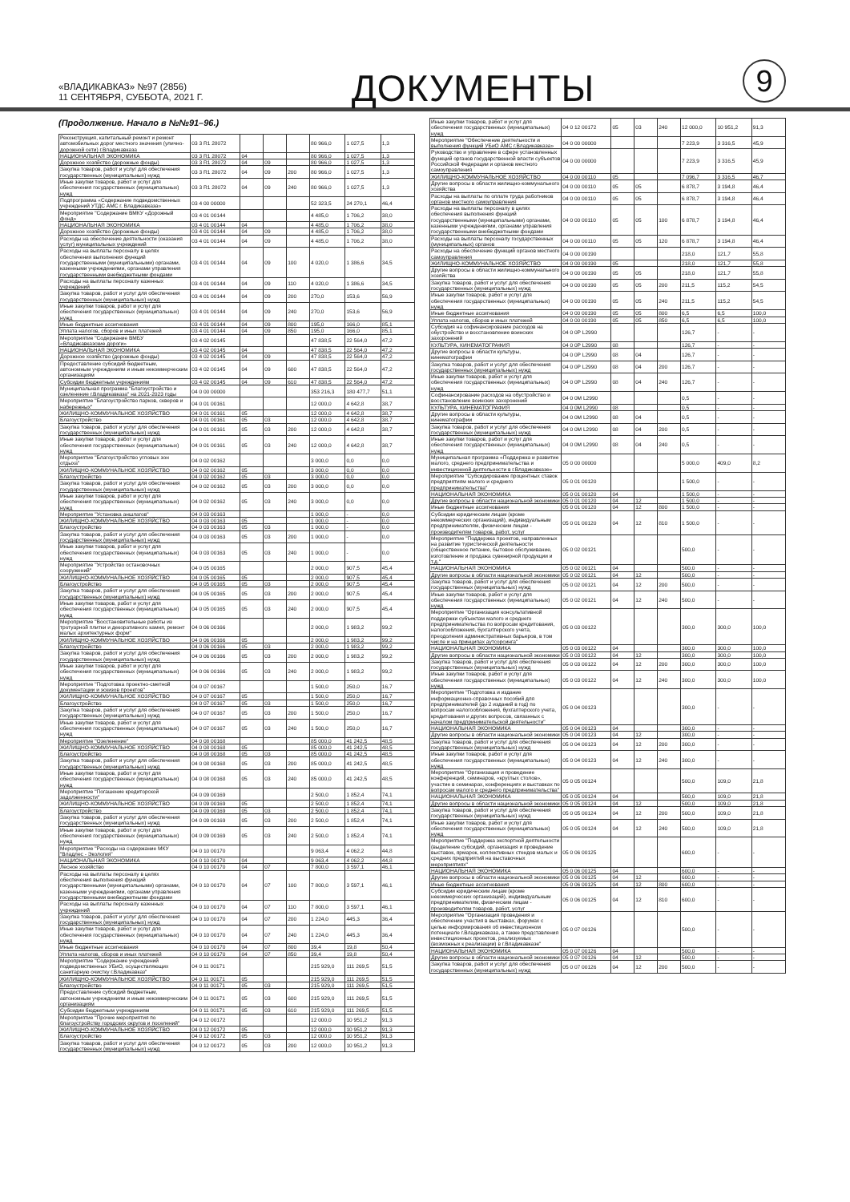«ВЛАДИКАВКАЗ» №97 (2856)
11 СЕНТЯБРЯ, СУББОТА, 2021 Г.
ДОКУМЕНТЫ
9
(Продолжение. Начало в №№91–96.)
| Реконструкция, капитальный ремонт и ремонт автомобильных дорог местного значения (улично-дорожной сети) г.Владикавказа | 03 3 R1 28072 | | | | 80 966,0 | 1 027,5 | 1,3 |
| НАЦИОНАЛЬНАЯ ЭКОНОМИКА | 03 3 R1 28072 | 04 | | | 80 966,0 | 1 027,5 | 1,3 |
| Дорожное хозяйство (дорожные фонды) | 03 3 R1 28072 | 04 | 09 | | 80 966,0 | 1 027,5 | 1,3 |
| Закупка товаров, работ и услуг для обеспечения государственных (муниципальных) нужд | 03 3 R1 28072 | 04 | 09 | 200 | 80 966,0 | 1 027,5 | 1,3 |
| Иные закупки товаров, работ и услуг для обеспечения государственных (муниципальных) нужд | 03 3 R1 28072 | 04 | 09 | 240 | 80 966,0 | 1 027,5 | 1,3 |
| Подпрограмма «Содержание подведомственных учреждений УТДС АМС г. Владикавказа» | 03 4 00 00000 | | | | 52 323,5 | 24 270,1 | 46,4 |
| Мероприятие "Содержание ВМКУ «Дорожный фонд» | 03 4 01 00144 | | | | 4 485,0 | 1 706,2 | 38,0 |
| НАЦИОНАЛЬНАЯ ЭКОНОМИКА | 03 4 01 00144 | 04 | | | 4 485,0 | 1 706,2 | 38,0 |
| Дорожное хозяйство (дорожные фонды) | 03 4 01 00144 | 04 | 09 | | 4 485,0 | 1 706,2 | 38,0 |
| Расходы на обеспечение деятельности (оказания услуг) муниципальных учреждений | 03 4 01 00144 | 04 | 09 | | 4 485,0 | 1 706,2 | 38,0 |
| Расходы на выплаты персоналу в целях обеспечения выполнения функций государственными (муниципальными) органами, казенными учреждениями, органами управления государственными внебюджетными фондами | 03 4 01 00144 | 04 | 09 | 100 | 4 020,0 | 1 386,6 | 34,5 |
| Расходы на выплаты персоналу казенных учреждений | 03 4 01 00144 | 04 | 09 | 110 | 4 020,0 | 1 386,6 | 34,5 |
| Закупка товаров, работ и услуг для обеспечения государственных (муниципальных) нужд | 03 4 01 00144 | 04 | 09 | 200 | 270,0 | 153,6 | 56,9 |
| Иные закупки товаров, работ и услуг для обеспечения государственных (муниципальных) нужд | 03 4 01 00144 | 04 | 09 | 240 | 270,0 | 153,6 | 56,9 |
| Иные бюджетные ассигнования | 03 4 01 00144 | 04 | 09 | 800 | 195,0 | 166,0 | 85,1 |
| Уплата налогов, сборов и иных платежей | 03 4 01 00144 | 04 | 09 | 850 | 195,0 | 166,0 | 85,1 |
| Мероприятие "Содержание ВМБУ «Владикавказские дороги» | 03 4 02 00145 | | | | 47 838,5 | 22 564,0 | 47,2 |
| НАЦИОНАЛЬНАЯ ЭКОНОМИКА | 03 4 02 00145 | 04 | | | 47 838,5 | 22 564,0 | 47,2 |
| Дорожное хозяйство (дорожные фонды) | 03 4 02 00145 | 04 | 09 | | 47 838,5 | 22 564,0 | 47,2 |
| Предоставление субсидий бюджетным, автономным учреждениям и иным некоммерческим организациям | 03 4 02 00145 | 04 | 09 | 600 | 47 838,5 | 22 564,0 | 47,2 |
| Субсидии бюджетным учреждениям | 03 4 02 00145 | 04 | 09 | 610 | 47 838,5 | 22 564,0 | 47,2 |
| Муниципальная программа "Благоустройство и озеленение г.Владикавказа" на 2021-2023 годы | 04 0 00 00000 | | | | 353 216,3 | 180 477,7 | 51,1 |
| Мероприятие "Благоустройство парков, скверов и набережных" | 04 0 01 00161 | | | | 12 000,0 | 4 642,8 | 38,7 |
| ЖИЛИЩНО-КОММУНАЛЬНОЕ ХОЗЯЙСТВО | 04 0 01 00161 | 05 | | | 12 000,0 | 4 642,8 | 38,7 |
| Благоустройство | 04 0 01 00161 | 05 | 03 | | 12 000,0 | 4 642,8 | 38,7 |
| Закупка товаров, работ и услуг для обеспечения государственных (муниципальных) нужд | 04 0 01 00161 | 05 | 03 | 200 | 12 000,0 | 4 642,8 | 38,7 |
| Иные закупки товаров, работ и услуг для обеспечения государственных (муниципальных) нужд | 04 0 01 00161 | 05 | 03 | 240 | 12 000,0 | 4 642,8 | 38,7 |
| Мероприятие "Благоустройство угловых зон отдыха" | 04 0 02 00162 | | | | 3 000,0 | 0,0 | 0,0 |
| ЖИЛИЩНО-КОММУНАЛЬНОЕ ХОЗЯЙСТВО | 04 0 02 00162 | 05 | | | 3 000,0 | 0,0 | 0,0 |
| Благоустройство | 04 0 02 00162 | 05 | 03 | | 3 000,0 | 0,0 | 0,0 |
| Закупка товаров, работ и услуг для обеспечения государственных (муниципальных) нужд | 04 0 02 00162 | 05 | 03 | 200 | 3 000,0 | 0,0 | 0,0 |
| Иные закупки товаров, работ и услуг для обеспечения государственных (муниципальных) нужд | 04 0 02 00162 | 05 | 03 | 240 | 3 000,0 | 0,0 | 0,0 |
| Мероприятие "Установка аншлагов" | 04 0 03 00163 | | | | 1 000,0 | - | 0,0 |
| ЖИЛИЩНО-КОММУНАЛЬНОЕ ХОЗЯЙСТВО | 04 0 03 00163 | 05 | | | 1 000,0 | - | 0,0 |
| Благоустройство | 04 0 03 00163 | 05 | 03 | | 1 000,0 | - | 0,0 |
| Закупка товаров, работ и услуг для обеспечения государственных (муниципальных) нужд | 04 0 03 00163 | 05 | 03 | 200 | 1 000,0 | - | 0,0 |
| Иные закупки товаров, работ и услуг для обеспечения государственных (муниципальных) нужд | 04 0 03 00163 | 05 | 03 | 240 | 1 000,0 | - | 0,0 |
| Мероприятие "Устройство остановочных сооружений" | 04 0 05 00165 | | | | 2 000,0 | 907,5 | 45,4 |
| ЖИЛИЩНО-КОММУНАЛЬНОЕ ХОЗЯЙСТВО | 04 0 05 00165 | 05 | | | 2 000,0 | 907,5 | 45,4 |
| Благоустройство | 04 0 05 00165 | 05 | 03 | | 2 000,0 | 907,5 | 45,4 |
| Закупка товаров, работ и услуг для обеспечения государственных (муниципальных) нужд | 04 0 05 00165 | 05 | 03 | 200 | 2 000,0 | 907,5 | 45,4 |
| Иные закупки товаров, работ и услуг для обеспечения государственных (муниципальных) нужд | 04 0 05 00165 | 05 | 03 | 240 | 2 000,0 | 907,5 | 45,4 |
| Мероприятие "Восстановительные работы из тротуарной плитки и декоративного камня, ремонт малых архитектурных форм" | 04 0 06 00166 | | | | 2 000,0 | 1 983,2 | 99,2 |
| ЖИЛИЩНО-КОММУНАЛЬНОЕ ХОЗЯЙСТВО | 04 0 06 00166 | 05 | | | 2 000,0 | 1 983,2 | 99,2 |
| Благоустройство | 04 0 06 00166 | 05 | 03 | | 2 000,0 | 1 983,2 | 99,2 |
| Закупка товаров, работ и услуг для обеспечения государственных (муниципальных) нужд | 04 0 06 00166 | 05 | 03 | 200 | 2 000,0 | 1 983,2 | 99,2 |
| Иные закупки товаров, работ и услуг для обеспечения государственных (муниципальных) нужд | 04 0 06 00166 | 05 | 03 | 240 | 2 000,0 | 1 983,2 | 99,2 |
| Мероприятие "Подготовка проектно-сметной документации и эскизов проектов" | 04 0 07 00167 | | | | 1 500,0 | 250,0 | 16,7 |
| ЖИЛИЩНО-КОММУНАЛЬНОЕ ХОЗЯЙСТВО | 04 0 07 00167 | 05 | | | 1 500,0 | 250,0 | 16,7 |
| Благоустройство | 04 0 07 00167 | 05 | 03 | | 1 500,0 | 250,0 | 16,7 |
| Закупка товаров, работ и услуг для обеспечения государственных (муниципальных) нужд | 04 0 07 00167 | 05 | 03 | 200 | 1 500,0 | 250,0 | 16,7 |
| Иные закупки товаров, работ и услуг для обеспечения государственных (муниципальных) нужд | 04 0 07 00167 | 05 | 03 | 240 | 1 500,0 | 250,0 | 16,7 |
| Мероприятие "Озеленение" | 04 0 08 00168 | | | | 85 000,0 | 41 242,5 | 48,5 |
| ЖИЛИЩНО-КОММУНАЛЬНОЕ ХОЗЯЙСТВО | 04 0 08 00168 | 05 | | | 85 000,0 | 41 242,5 | 48,5 |
| Благоустройство | 04 0 08 00168 | 05 | 03 | | 85 000,0 | 41 242,5 | 48,5 |
| Закупка товаров, работ и услуг для обеспечения государственных (муниципальных) нужд | 04 0 08 00168 | 05 | 03 | 200 | 85 000,0 | 41 242,5 | 48,5 |
| Иные закупки товаров, работ и услуг для обеспечения государственных (муниципальных) нужд | 04 0 08 00168 | 05 | 03 | 240 | 85 000,0 | 41 242,5 | 48,5 |
| Мероприятие "Погашение кредиторской задолженности" | 04 0 09 00169 | | | | 2 500,0 | 1 852,4 | 74,1 |
| ЖИЛИЩНО-КОММУНАЛЬНОЕ ХОЗЯЙСТВО | 04 0 09 00169 | 05 | | | 2 500,0 | 1 852,4 | 74,1 |
| Благоустройство | 04 0 09 00169 | 05 | 03 | | 2 500,0 | 1 852,4 | 74,1 |
| Закупка товаров, работ и услуг для обеспечения государственных (муниципальных) нужд | 04 0 09 00169 | 05 | 03 | 200 | 2 500,0 | 1 852,4 | 74,1 |
| Иные закупки товаров, работ и услуг для обеспечения государственных (муниципальных) нужд | 04 0 09 00169 | 05 | 03 | 240 | 2 500,0 | 1 852,4 | 74,1 |
| Мероприятие "Расходы на содержание МКУ "Владлес - Экология" | 04 0 10 00170 | | | | 9 063,4 | 4 062,2 | 44,8 |
| НАЦИОНАЛЬНАЯ ЭКОНОМИКА | 04 0 10 00170 | 04 | | | 9 063,4 | 4 062,2 | 44,8 |
| Лесное хозяйство | 04 0 10 00170 | 04 | 07 | | 7 800,0 | 3 597,1 | 46,1 |
| Расходы на выплаты персоналу в целях обеспечения выполнения функций государственными (муниципальными) органами, казенными учреждениями, органами управления государственными внебюджетными фондами | 04 0 10 00170 | 04 | 07 | 100 | 7 800,0 | 3 597,1 | 46,1 |
| Расходы на выплаты персоналу казенных учреждений | 04 0 10 00170 | 04 | 07 | 110 | 7 800,0 | 3 597,1 | 46,1 |
| Закупка товаров, работ и услуг для обеспечения государственных (муниципальных) нужд | 04 0 10 00170 | 04 | 07 | 200 | 1 224,0 | 445,3 | 36,4 |
| Иные закупки товаров, работ и услуг для обеспечения государственных (муниципальных) нужд | 04 0 10 00170 | 04 | 07 | 240 | 1 224,0 | 445,3 | 36,4 |
| Иные бюджетные ассигнования | 04 0 10 00170 | 04 | 07 | 800 | 39,4 | 19,8 | 50,4 |
| Уплата налогов, сборов и иных платежей | 04 0 10 00170 | 04 | 07 | 850 | 39,4 | 19,8 | 50,4 |
| Мероприятие "Содержание учреждений подведомственных УБиО, осуществляющих санитарную очистку г.Владикавказ" | 04 0 11 00171 | | | | 215 929,0 | 111 269,5 | 51,5 |
| ЖИЛИЩНО-КОММУНАЛЬНОЕ ХОЗЯЙСТВО | 04 0 11 00171 | 05 | | | 215 929,0 | 111 269,5 | 51,5 |
| Благоустройство | 04 0 11 00171 | 05 | 03 | | 215 929,0 | 111 269,5 | 51,5 |
| Предоставление субсидий бюджетным, автономным учреждениям и иным некоммерческим организациям | 04 0 11 00171 | 05 | 03 | 600 | 215 929,0 | 111 269,5 | 51,5 |
| Субсидии бюджетным учреждениям | 04 0 11 00171 | 05 | 03 | 610 | 215 929,0 | 111 269,5 | 51,5 |
| Мероприятие "Прочие мероприятия по благоустройству городских округов и поселений" | 04 0 12 00172 | | | | 12 000,0 | 10 951,2 | 91,3 |
| ЖИЛИЩНО-КОММУНАЛЬНОЕ ХОЗЯЙСТВО | 04 0 12 00172 | 05 | | | 12 000,0 | 10 951,2 | 91,3 |
| Благоустройство | 04 0 12 00172 | 05 | 03 | | 12 000,0 | 10 951,2 | 91,3 |
| Закупка товаров, работ и услуг для обеспечения государственных (муниципальных) нужд | 04 0 12 00172 | 05 | 03 | 200 | 12 000,0 | 10 951,2 | 91,3 |
| Иные закупки товаров, работ и услуг для обеспечения государственных (муниципальных) нужд | 04 0 12 00172 | 05 | 03 | 240 | 12 000,0 | 10 951,2 | 91,3 |
| Мероприятие "Обеспечение деятельности и выполнения функций УБиО АМС г.Владикавказа» | 04 0 00 00000 | | | | 7 223,9 | 3 316,5 | 45,9 |
| Руководство и управление в сфере установленных функций органов государственной власти субъектов Российской Федерации и органов местного самоуправления | 04 0 00 00000 | | | | 7 223,9 | 3 316,5 | 45,9 |
| ЖИЛИЩНО-КОММУНАЛЬНОЕ ХОЗЯЙСТВО | 04 0 00 00110 | 05 | | | 7 096,7 | 3 316,5 | 46,7 |
| Другие вопросы в области жилищно-коммунального хозяйства | 04 0 00 00110 | 05 | 05 | | 6 878,7 | 3 194,8 | 46,4 |
| Расходы на выплаты по оплате труда работников органов местного самоуправления | 04 0 00 00110 | 05 | 05 | | 6 878,7 | 3 194,8 | 46,4 |
| Расходы на выплаты персоналу в целях обеспечения выполнения функций государственными (муниципальными) органами, казенными учреждениями, органами управления государственными внебюджетными фондами | 04 0 00 00110 | 05 | 05 | 100 | 6 878,7 | 3 194,8 | 46,4 |
| Расходы на выплаты персоналу государственных (муниципальных) органов | 04 0 00 00110 | 05 | 05 | 120 | 6 878,7 | 3 194,8 | 46,4 |
| Расходы на обеспечение функций органов местного самоуправления | 04 0 00 00190 | | | | 218,0 | 121,7 | 55,8 |
| ЖИЛИЩНО-КОММУНАЛЬНОЕ ХОЗЯЙСТВО | 04 0 00 00190 | 05 | | | 218,0 | 121,7 | 55,8 |
| Другие вопросы в области жилищно-коммунального хозяйства | 04 0 00 00190 | 05 | 05 | | 218,0 | 121,7 | 55,8 |
| Закупка товаров, работ и услуг для обеспечения государственных (муниципальных) нужд | 04 0 00 00190 | 05 | 05 | 200 | 211,5 | 115,2 | 54,5 |
| Иные закупки товаров, работ и услуг для обеспечения государственных (муниципальных) нужд | 04 0 00 00190 | 05 | 05 | 240 | 211,5 | 115,2 | 54,5 |
| Иные бюджетные ассигнования | 04 0 00 00190 | 05 | 05 | 800 | 6,5 | 6,5 | 100,0 |
| Уплата налогов, сборов и иных платежей | 04 0 00 00190 | 05 | 05 | 850 | 6,5 | 6,5 | 100,0 |
| Субсидия на софинансирование расходов на обустройство и восстановление воинских захоронений | 04 0 0P L2990 | | | | 126,7 | - | - |
| КУЛЬТУРА, КИНЕМАТОГРАФИЯ | 04 0 0P L2990 | 08 | | | 126,7 | - | - |
| Другие вопросы в области культуры, кинематографии | 04 0 0P L2990 | 08 | 04 | | 126,7 | - | - |
| Закупка товаров, работ и услуг для обеспечения государственных (муниципальных) нужд | 04 0 0P L2990 | 08 | 04 | 200 | 126,7 | - | - |
| Иные закупки товаров, работ и услуг для обеспечения государственных (муниципальных) нужд | 04 0 0P L2990 | 08 | 04 | 240 | 126,7 | - | - |
| Софинансирование расходов на обустройство и восстановление воинских захоронений | 04 0 0M L2990 | | | | 0,5 | - | - |
| КУЛЬТУРА, КИНЕМАТОГРАФИЯ | 04 0 0M L2990 | 08 | | | 0,5 | - | - |
| Другие вопросы в области культуры, кинематографии | 04 0 0M L2990 | 08 | 04 | | 0,5 | - | - |
| Закупка товаров, работ и услуг для обеспечения государственных (муниципальных) нужд | 04 0 0M L2990 | 08 | 04 | 200 | 0,5 | - | - |
| Иные закупки товаров, работ и услуг для обеспечения государственных (муниципальных) нужд | 04 0 0M L2990 | 08 | 04 | 240 | 0,5 | - | - |
| Муниципальная программа «Поддержка и развитие малого, среднего предпринимательства и инвестиционной деятельности в г.Владикавказе» | 05 0 00 00000 | | | | 5 000,0 | 409,0 | 8,2 |
| Мероприятие "Субсидирование процентных ставок предприятиям малого и среднего предпринимательства" | 05 0 01 00120 | | | | 1 500,0 | - | - |
| НАЦИОНАЛЬНАЯ ЭКОНОМИКА | 05 0 01 00120 | 04 | | | 1 500,0 | - | - |
| Другие вопросы в области национальной экономики | 05 0 01 00120 | 04 | 12 | | 1 500,0 | - | - |
| Иные бюджетные ассигнования | 05 0 01 00120 | 04 | 12 | 800 | 1 500,0 | - | - |
| Субсидии юридическим лицам (кроме некоммерческих организаций), индивидуальным предпринимателям, физическим лицам - производителям товаров, работ, услуг | 05 0 01 00120 | 04 | 12 | 810 | 1 500,0 | - | - |
| Мероприятие "Поддержка проектов, направленных на развитие туристической деятельности (общественное питание, бытовое обслуживание, изготовление и продажа сувенирной продукции и т.д." | 05 0 02 00121 | | | | 500,0 | - | - |
| НАЦИОНАЛЬНАЯ ЭКОНОМИКА | 05 0 02 00121 | 04 | | | 500,0 | - | - |
| Другие вопросы в области национальной экономики | 05 0 02 00121 | 04 | 12 | | 500,0 | - | - |
| Закупка товаров, работ и услуг для обеспечения государственных (муниципальных) нужд | 05 0 02 00121 | 04 | 12 | 200 | 500,0 | - | - |
| Иные закупки товаров, работ и услуг для обеспечения государственных (муниципальных) нужд | 05 0 02 00121 | 04 | 12 | 240 | 500,0 | - | - |
| Мероприятие "Организация консультативной поддержки субъектам малого и среднего предпринимательства по вопросам кредитования, налогообложения, бухгалтерского учета, преодоления административных барьеров, в том числе и на принципах аутсорсинга" | 05 0 03 00122 | | | | 300,0 | 300,0 | 100,0 |
| НАЦИОНАЛЬНАЯ ЭКОНОМИКА | 05 0 03 00122 | 04 | | | 300,0 | 300,0 | 100,0 |
| Другие вопросы в области национальной экономики | 05 0 03 00122 | 04 | 12 | | 300,0 | 300,0 | 100,0 |
| Закупка товаров, работ и услуг для обеспечения государственных (муниципальных) нужд | 05 0 03 00122 | 04 | 12 | 200 | 300,0 | 300,0 | 100,0 |
| Иные закупки товаров, работ и услуг для обеспечения государственных (муниципальных) нужд | 05 0 03 00122 | 04 | 12 | 240 | 300,0 | 300,0 | 100,0 |
| Мероприятие "Подготовка и издание информационно-справочных пособий для предпринимателей (до 2 изданий в год) по вопросам налогообложения, бухгалтерского учета, кредитования и других вопросов, связанных с началом предпринимательской деятельности" | 05 0 04 00123 | | | | 300,0 | - | - |
| НАЦИОНАЛЬНАЯ ЭКОНОМИКА | 05 0 04 00123 | 04 | | | 300,0 | - | - |
| Другие вопросы в области национальной экономики | 05 0 04 00123 | 04 | 12 | | 300,0 | - | - |
| Закупка товаров, работ и услуг для обеспечения государственных (муниципальных) нужд | 05 0 04 00123 | 04 | 12 | 200 | 300,0 | - | - |
| Иные закупки товаров, работ и услуг для обеспечения государственных (муниципальных) нужд | 05 0 04 00123 | 04 | 12 | 240 | 300,0 | - | - |
| Мероприятие "Организация и проведение конференций, семинаров, «круглых столов», участие в семинарах, конференциях и выставках по вопросам малого и среднего предпринимательства" | 05 0 05 00124 | | | | 500,0 | 109,0 | 21,8 |
| НАЦИОНАЛЬНАЯ ЭКОНОМИКА | 05 0 05 00124 | 04 | | | 500,0 | 109,0 | 21,8 |
| Другие вопросы в области национальной экономики | 05 0 05 00124 | 04 | 12 | | 500,0 | 109,0 | 21,8 |
| Закупка товаров, работ и услуг для обеспечения государственных (муниципальных) нужд | 05 0 05 00124 | 04 | 12 | 200 | 500,0 | 109,0 | 21,8 |
| Иные закупки товаров, работ и услуг для обеспечения государственных (муниципальных) нужд | 05 0 05 00124 | 04 | 12 | 240 | 500,0 | 109,0 | 21,8 |
| Мероприятие "Поддержка экспортной деятельности (выделение субсидий, организация и проведение выставок, ярмарок, коллективных стендов малых и средних предприятий на выставочных мероприятиях" | 05 0 06 00125 | | | | 600,0 | - | - |
| НАЦИОНАЛЬНАЯ ЭКОНОМИКА | 05 0 06 00125 | 04 | | | 600,0 | - | - |
| Другие вопросы в области национальной экономики | 05 0 06 00125 | 04 | 12 | | 600,0 | - | - |
| Иные бюджетные ассигнования | 05 0 06 00125 | 04 | 12 | 800 | 600,0 | - | - |
| Субсидии юридическим лицам (кроме некоммерческих организаций), индивидуальным предпринимателям, физическим лицам - производителям товаров, работ, услуг | 05 0 06 00125 | 04 | 12 | 810 | 600,0 | - | - |
| Мероприятие "Организация проведения и обеспечение участия в выставках, форумах с целью информирования об инвестиционном потенциале г.Владикавказа, а также представления инвестиционных проектов, реализуемых (возможных к реализации) в г.Владикавказе" | 05 0 07 00126 | | | | 500,0 | - | - |
| НАЦИОНАЛЬНАЯ ЭКОНОМИКА | 05 0 07 00126 | 04 | | | 500,0 | - | - |
| Другие вопросы в области национальной экономики | 05 0 07 00126 | 04 | 12 | | 500,0 | - | - |
| Закупка товаров, работ и услуг для обеспечения государственных (муниципальных) нужд | 05 0 07 00126 | 04 | 12 | 200 | 500,0 | - | - |